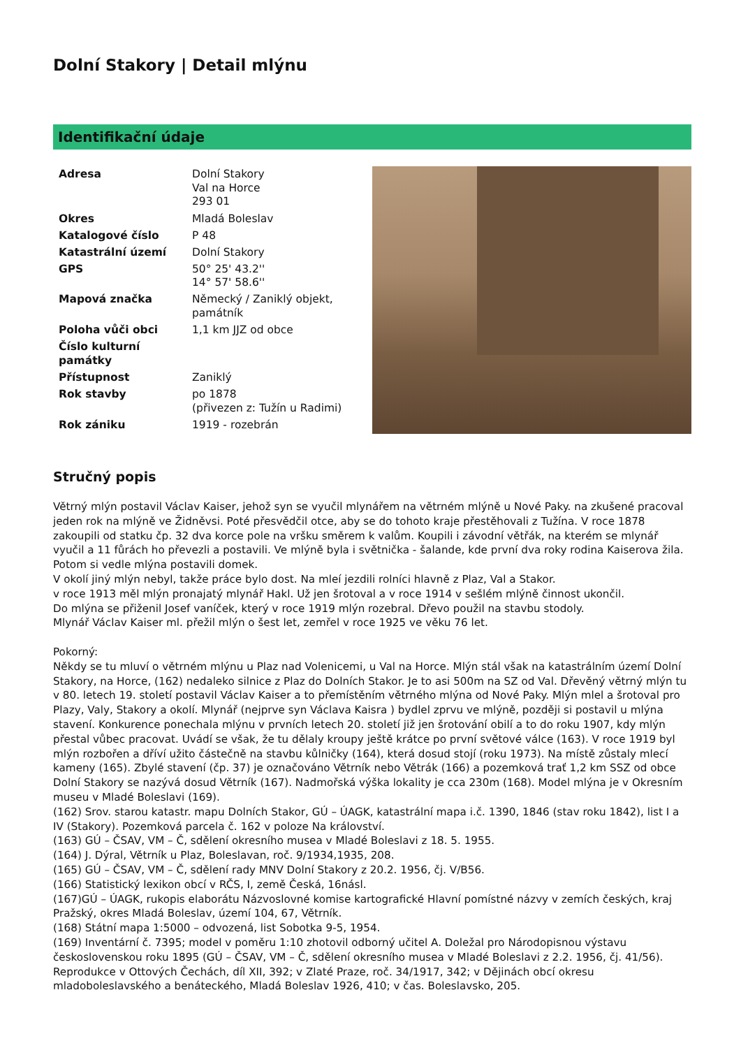Dolní Stakory | Detail mlýnu
Identifikační údaje
| Adresa | Dolní Stakory Val na Horce 293 01 |
| Okres | Mladá Boleslav |
| Katalogové číslo | P 48 |
| Katastrální území | Dolní Stakory |
| GPS | 50° 25' 43.2'' 14° 57' 58.6'' |
| Mapová značka | Německý / Zaniklý objekt, památník |
| Poloha vůči obci | 1,1 km JJZ od obce |
| Číslo kulturní památky | |
| Přístupnost | Zaniklý |
| Rok stavby | po 1878 (přivezen z: Tužín u Radimi) |
| Rok zániku | 1919 - rozebrán |
Stručný popis
Větrný mlýn postavil Václav Kaiser, jehož syn se vyučil mlynářem na větrném mlýně u Nové Paky. na zkušené pracoval jeden rok na mlýně ve Židněvsi. Poté přesvědčil otce, aby se do tohoto kraje přestěhovali z Tužína. V roce 1878 zakoupili od statku čp. 32 dva korce pole na vršku směrem k valům. Koupili i závodní větřák, na kterém se mlynář vyučil a 11 fůrách ho převezli a postavili. Ve mlýně byla i světnička - šalande, kde první dva roky rodina Kaiserova žila. Potom si vedle mlýna postavili domek.
V okolí jiný mlýn nebyl, takže práce bylo dost. Na mleí jezdili rolníci hlavně z Plaz, Val a Stakor.
v roce 1913 měl mlýn pronajatý mlynář Hakl. Už jen šrotoval a v roce 1914 v sešlém mlýně činnost ukončil.
Do mlýna se přiženil Josef vaníček, který v roce 1919 mlýn rozebral. Dřevo použil na stavbu stodoly.
Mlynář Václav Kaiser ml. přežil mlýn o šest let, zemřel v roce 1925 ve věku 76 let.
Pokorný:
Někdy se tu mluví o větrném mlýnu u Plaz nad Volenicemi, u Val na Horce. Mlýn stál však na katastrálním území Dolní Stakory, na Horce, (162) nedaleko silnice z Plaz do Dolních Stakor. Je to asi 500m na SZ od Val. Dřevěný větrný mlýn tu v 80. letech 19. století postavil Václav Kaiser a to přemístěním větrného mlýna od Nové Paky. Mlýn mlel a šrotoval pro Plazy, Valy, Stakory a okolí. Mlynář (nejprve syn Václava Kaisra ) bydlel zprvu ve mlýně, později si postavil u mlýna stavení. Konkurence ponechala mlýnu v prvních letech 20. století již jen šrotování obilí a to do roku 1907, kdy mlýn přestal vůbec pracovat. Uvádí se však, že tu dělaly kroupy ještě krátce po první světové válce (163). V roce 1919 byl mlýn rozbořen a dříví užito částečně na stavbu kůlničky (164), která dosud stojí (roku 1973). Na místě zůstaly mlecí kameny (165). Zbylé stavení (čp. 37) je označováno Větrník nebo Větrák (166) a pozemková trať 1,2 km SSZ od obce Dolní Stakory se nazývá dosud Větrník (167). Nadmořská výška lokality je cca 230m (168). Model mlýna je v Okresním museu v Mladé Boleslavi (169).
(162) Srov. starou katastr. mapu Dolních Stakor, GÚ – ÚAGK, katastrální mapa i.č. 1390, 1846 (stav roku 1842), list I a IV (Stakory). Pozemková parcela č. 162 v poloze Na království.
(163) GÚ – ČSAV, VM – Č, sdělení okresního musea v Mladé Boleslavi z 18. 5. 1955.
(164) J. Dýral, Větrník u Plaz, Boleslavan, roč. 9/1934,1935, 208.
(165) GÚ – ČSAV, VM – Č, sdělení rady MNV Dolní Stakory z 20.2. 1956, čj. V/B56.
(166) Statistický lexikon obcí v RČS, I, země Česká, 16násl.
(167)GÚ – ÚAGK, rukopis elaborátu Názvoslovné komise kartografické Hlavní pomístné názvy v zemích českých, kraj Pražský, okres Mladá Boleslav, území 104, 67, Větrník.
(168) Státní mapa 1:5000 – odvozená, list Sobotka 9-5, 1954.
(169) Inventární č. 7395; model v poměru 1:10 zhotovil odborný učitel A. Doležal pro Národopisnou výstavu československou roku 1895 (GÚ – ČSAV, VM – Č, sdělení okresního musea v Mladé Boleslavi z 2.2. 1956, čj. 41/56). Reprodukce v Ottových Čechách, díl XII, 392; v Zlaté Praze, roč. 34/1917, 342; v Dějinách obcí okresu mladoboleslavského a benáteckého, Mladá Boleslav 1926, 410; v čas. Boleslavsko, 205.